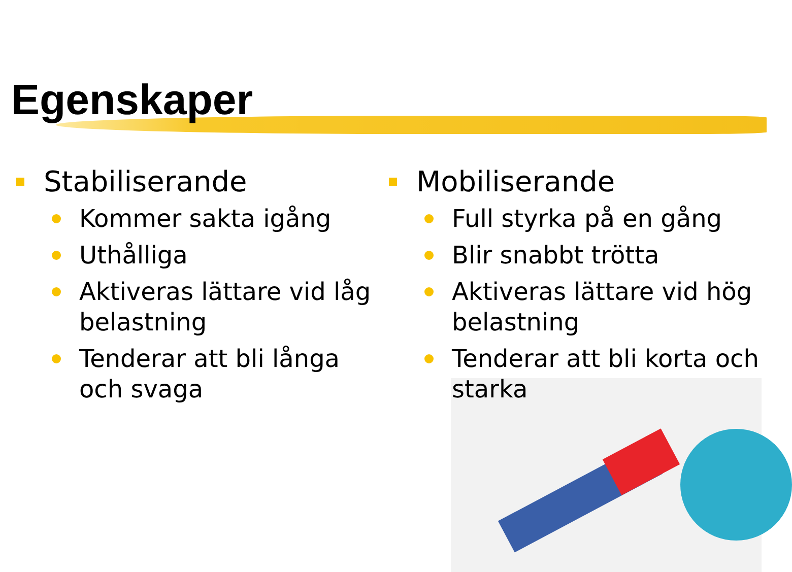Egenskaper
Stabiliserande
Kommer sakta igång
Uthålliga
Aktiveras lättare vid låg belastning
Tenderar att bli långa och svaga
Mobiliserande
Full styrka på en gång
Blir snabbt trötta
Aktiveras lättare vid hög belastning
Tenderar att bli korta och starka